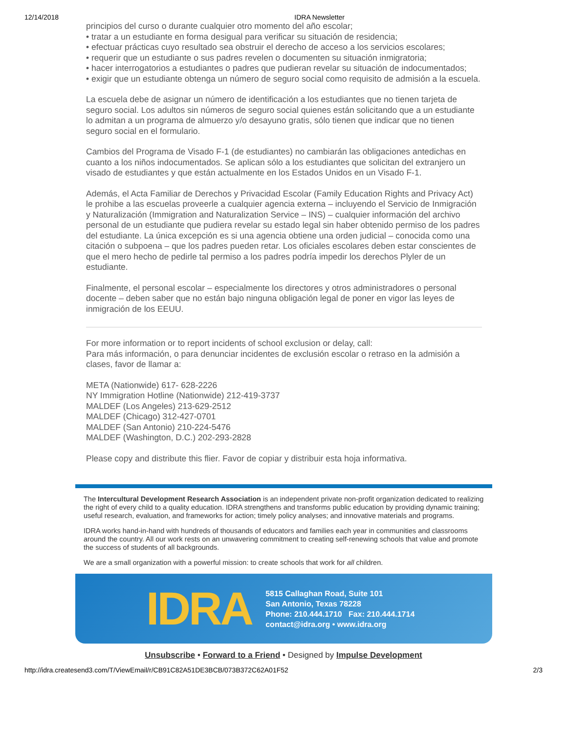12/14/2018 IDRA Newsletter
principios del curso o durante cualquier otro momento del año escolar;
• tratar a un estudiante en forma desigual para verificar su situación de residencia;
• efectuar prácticas cuyo resultado sea obstruir el derecho de acceso a los servicios escolares;
• requerir que un estudiante o sus padres revelen o documenten su situación inmigratoria;
• hacer interrogatorios a estudiantes o padres que pudieran revelar su situación de indocumentados;
• exigir que un estudiante obtenga un número de seguro social como requisito de admisión a la escuela.
La escuela debe de asignar un número de identificación a los estudiantes que no tienen tarjeta de seguro social. Los adultos sin números de seguro social quienes están solicitando que a un estudiante lo admitan a un programa de almuerzo y/o desayuno gratis, sólo tienen que indicar que no tienen seguro social en el formulario.
Cambios del Programa de Visado F-1 (de estudiantes) no cambiarán las obligaciones antedichas en cuanto a los niños indocumentados. Se aplican sólo a los estudiantes que solicitan del extranjero un visado de estudiantes y que están actualmente en los Estados Unidos en un Visado F-1.
Además, el Acta Familiar de Derechos y Privacidad Escolar (Family Education Rights and Privacy Act) le prohibe a las escuelas proveerle a cualquier agencia externa – incluyendo el Servicio de Inmigración y Naturalización (Immigration and Naturalization Service – INS) – cualquier información del archivo personal de un estudiante que pudiera revelar su estado legal sin haber obtenido permiso de los padres del estudiante. La única excepción es si una agencia obtiene una orden judicial – conocida como una citación o subpoena – que los padres pueden retar. Los oficiales escolares deben estar conscientes de que el mero hecho de pedirle tal permiso a los padres podría impedir los derechos Plyler de un estudiante.
Finalmente, el personal escolar – especialmente los directores y otros administradores o personal docente – deben saber que no están bajo ninguna obligación legal de poner en vigor las leyes de inmigración de los EEUU.
For more information or to report incidents of school exclusion or delay, call:
Para más información, o para denunciar incidentes de exclusión escolar o retraso en la admisión a clases, favor de llamar a:
META (Nationwide) 617- 628-2226
NY Immigration Hotline (Nationwide) 212-419-3737
MALDEF (Los Angeles) 213-629-2512
MALDEF (Chicago) 312-427-0701
MALDEF (San Antonio) 210-224-5476
MALDEF (Washington, D.C.) 202-293-2828
Please copy and distribute this flier. Favor de copiar y distribuir esta hoja informativa.
The Intercultural Development Research Association is an independent private non-profit organization dedicated to realizing the right of every child to a quality education. IDRA strengthens and transforms public education by providing dynamic training; useful research, evaluation, and frameworks for action; timely policy analyses; and innovative materials and programs.
IDRA works hand-in-hand with hundreds of thousands of educators and families each year in communities and classrooms around the country. All our work rests on an unwavering commitment to creating self-renewing schools that value and promote the success of students of all backgrounds.
We are a small organization with a powerful mission: to create schools that work for all children.
IDRA
5815 Callaghan Road, Suite 101
San Antonio, Texas 78228
Phone: 210.444.1710 Fax: 210.444.1714
contact@idra.org • www.idra.org
Unsubscribe • Forward to a Friend • Designed by Impulse Development
http://idra.createsend3.com/T/ViewEmail/r/CB91C82A51DE3BCB/073B372C62A01F52 2/3